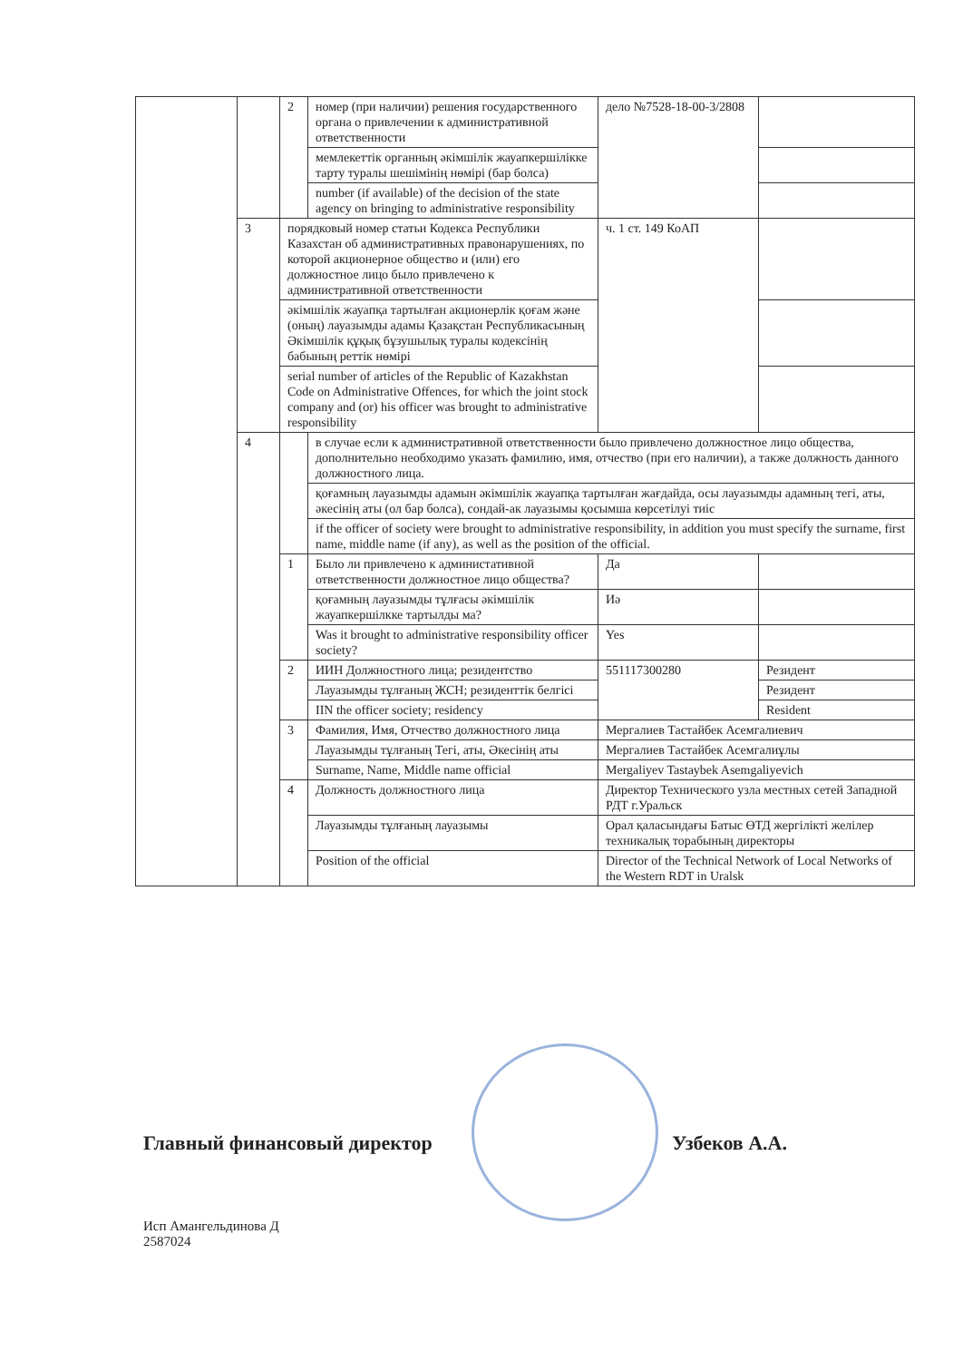| | | 2 | номер (при наличии) решения государственного органа о привлечении к административной ответственности | дело №7528-18-00-3/2808 | |
| | | | мемлекеттік органның әкімшілік жауапкершілікке тарту туралы шешімінің нөмірі (бар болса) | | |
| | | | number (if available) of the decision of the state agency on bringing to administrative responsibility | | |
| | 3 | порядковый номер статьи Кодекса Республики Казахстан об административных правонарушениях, по которой акционерное общество и (или) его должностное лицо было привлечено к административной ответственности | | ч. 1 ст. 149 КоАП | |
| | | әкімшілік жауапқа тартылған акционерлік қоғам және (оның) лауазымды адамы Қазақстан Республикасының Әкімшілік құқық бұзушылық туралы кодексінің бабының реттік нөмірі | | | |
| | | serial number of articles of the Republic of Kazakhstan Code on Administrative Offences, for which the joint stock company and (or) his officer was brought to administrative responsibility | | | |
| | 4 | | в случае если к административной ответственности было привлечено должностное лицо общества, дополнительно необходимо указать фамилию, имя, отчество (при его наличии), а также должность данного должностного лица. | | |
| | | | қоғамның лауазымды адамын әкімшілік жауапқа тартылған жағдайда, осы лауазымды адамның тегі, аты, әкесінің аты (ол бар болса), сондай-ак лауазымы қосымша көрсетілуі тиіс | | |
| | | | if the officer of society were brought to administrative responsibility, in addition you must specify the surname, first name, middle name (if any), as well as the position of the official. | | |
| | | 1 | Было ли привлечено к администативной ответственности должностное лицо общества? | Да | |
| | | | қоғамның лауазымды тұлғасы әкімшілік жауапкершілкке тартылды ма? | Иә | |
| | | | Was it brought to administrative responsibility officer society? | Yes | |
| | | 2 | ИИН Должностного лица; резидентство | 551117300280 | Резидент |
| | | | Лауазымды тұлғаның ЖСН; резиденттік белгісі | | Резидент |
| | | | IIN the officer society; residency | | Resident |
| | | 3 | Фамилия, Имя, Отчество должностного лица | Мергалиев Тастайбек Асемгалиевич | |
| | | | Лауазымды тұлғаның Тегі, аты, Әкесінің аты | Мергалиев Тастайбек Асемгалиұлы | |
| | | | Surname, Name, Middle name official | Mergaliyev Tastaybek Asemgaliyevich | |
| | | 4 | Должность должностного лица | Директор Технического узла местных сетей Западной РДТ г.Уральск | |
| | | | Лауазымды тұлғаның лауазымы | Орал қаласындағы Батыс ӨТД жергілікті желілер техникалық торабының директоры | |
| | | | Position of the official | Director of the Technical Network of Local Networks of the Western RDT in Uralsk | |
Главный финансовый директор Узбеков А.А.
Исп Амангельдинова Д
2587024